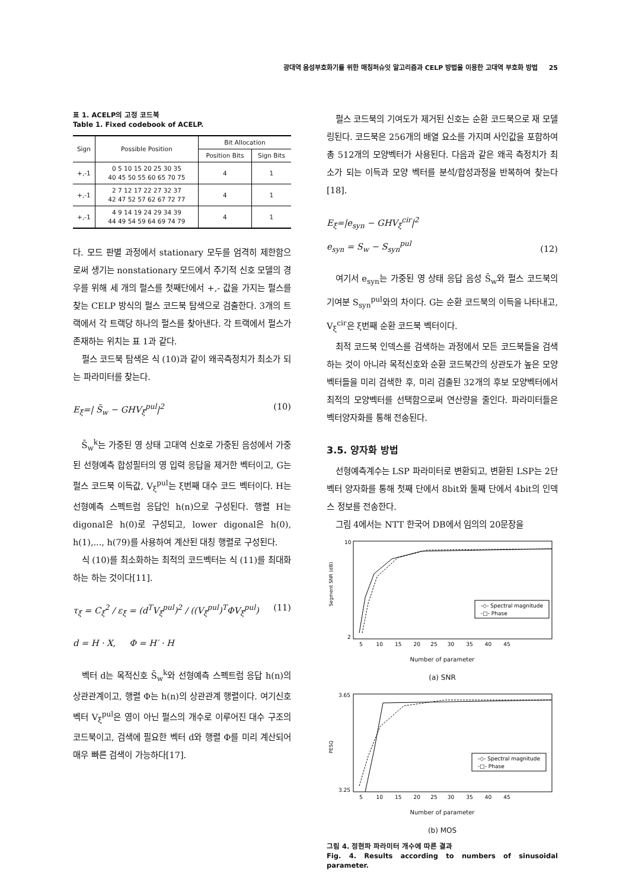광대역 음성부호화기를 위한 매칭퍼슈잇 알고리즘과 CELP 방법을 이용한 고대역 부호화 방법 25
표 1. ACELP의 고정 코드북
Table 1. Fixed codebook of ACELP.
| Sign | Possible Position | Bit Allocation | |
| --- | --- | --- | --- |
| | | Position Bits | Sign Bits |
| +,-1 | 0 5 10 15 20 25 30 35 40 45 50 55 60 65 70 75 | 4 | 1 |
| +,-1 | 2 7 12 17 22 27 32 37 42 47 52 57 62 67 72 77 | 4 | 1 |
| +,-1 | 4 9 14 19 24 29 34 39 44 49 54 59 64 69 74 79 | 4 | 1 |
다. 모드 판별 과정에서 stationary 모두를 엄격히 제한함으로써 생기는 nonstationary 모드에서 주기적 신호 모델의 경우를 위해 세 개의 펄스를 첫째단에서 +,- 값을 가지는 펄스를 찾는 CELP 방식의 펄스 코드북 탐색으로 검출한다. 3개의 트랙에서 각 트랙당 하나의 펄스를 찾아낸다. 각 트랙에서 펄스가 존재하는 위치는 표 1과 같다.
펄스 코드북 탐색은 식 (10)과 같이 왜곡측정치가 최소가 되는 파라미터를 찾는다.
E<sub>ξ</sub>=| S̄<sub>w</sub> − GHV<sub>ξ</sub><sup>pul</sup>|<sup>2</sup> (10)
S̄<sub>w</sub><sup>k</sup>는 가중된 영 상태 고대역 신호로 가중된 음성에서 가중된 선형예측 합성필터의 영 입력 응답을 제거한 벡터이고, G는 펄스 코드북 이득값, V<sub>ξ</sub><sup>pul</sup>는 ξ번째 대수 코드 벡터이다. H는 선형예측 스펙트럼 응답인 h(n)으로 구성된다. 행렬 H는 digonal은 h(0)로 구성되고, lower digonal은 h(0), h(1),..., h(79)를 사용하여 계산된 대칭 행렬로 구성된다.
식 (10)를 최소화하는 최적의 코드벡터는 식 (11)를 최대화하는 하는 것이다[11].
τ<sub>ξ</sub> = C<sub>ξ</sub><sup>2</sup> / ε<sub>ξ</sub> = (d<sup>T</sup>V<sub>ξ</sub><sup>pul</sup>)<sup>2</sup> / ((V<sub>ξ</sub><sup>pul</sup>)<sup>T</sup>ΦV<sub>ξ</sub><sup>pul</sup>) (11)
d = H · X, Φ = H′ · H
벡터 d는 목적신호 S̄<sub>w</sub><sup>k</sup>와 선형예측 스펙트럼 응답 h(n)의 상관관계이고, 행렬 Φ는 h(n)의 상관관계 행렬이다. 여기신호 벡터 V<sub>ξ</sub><sup>pul</sup>은 영이 아닌 펄스의 개수로 이루어진 대수 구조의 코드북이고, 검색에 필요한 벡터 d와 행렬 Φ를 미리 계산되어 매우 빠른 검색이 가능하다[17].
펄스 코드북의 기여도가 제거된 신호는 순환 코드북으로 재 모델링된다. 코드북은 256개의 배열 요소를 가지며 사인값을 포함하여 총 512개의 모양벡터가 사용된다. 다음과 같은 왜곡 측정치가 최소가 되는 이득과 모양 벡터를 분석/합성과정을 반복하여 찾는다[18].
E<sub>ξ</sub>=|e<sub>syn</sub> − GHV<sub>ξ</sub><sup>cir</sup>|<sup>2</sup>
e<sub>syn</sub> = S<sub>w</sub> − S<sub>syn</sub><sup>pul</sup> (12)
여기서 e<sub>syn</sub>는 가중된 영 상태 응답 음성 S̄<sub>w</sub>와 펄스 코드북의 기여분 S<sub>syn</sub><sup>pul</sup>와의 차이다. G는 순환 코드북의 이득을 나타내고, V<sub>ξ</sub><sup>cir</sup>은 ξ번째 순환 코드북 벡터이다.
최적 코드북 인덱스를 검색하는 과정에서 모든 코드북들을 검색하는 것이 아니라 목적신호와 순환 코드북간의 상관도가 높은 모양벡터들을 미리 검색한 후, 미리 검출된 32개의 후보 모양벡터에서 최적의 모양벡터를 선택함으로써 연산량을 줄인다. 파라미터들은 벡터양자화를 통해 전송된다.
3.5. 양자화 방법
선형예측계수는 LSP 파라미터로 변환되고, 변환된 LSP는 2단 벡터 양자화를 통해 첫째 단에서 8bit와 둘째 단에서 4bit의 인덱스 정보를 전송한다.
그림 4에서는 NTT 한국어 DB에서 임의의 20문장을
-◇- Spectral magnitude
-□- Phase
10
2
Segment SNR (dB)
5 10 15 20 25 30 35 40 45
Number of parameter
(a) SNR
-◇- Spectral magnitude
-□- Phase
3.65
3.25
PESQ
5 10 15 20 25 30 35 40 45
Number of parameter
(b) MOS
그림 4. 정현파 파라미터 개수에 따른 결과
Fig. 4. Results according to numbers of sinusoidal parameter.